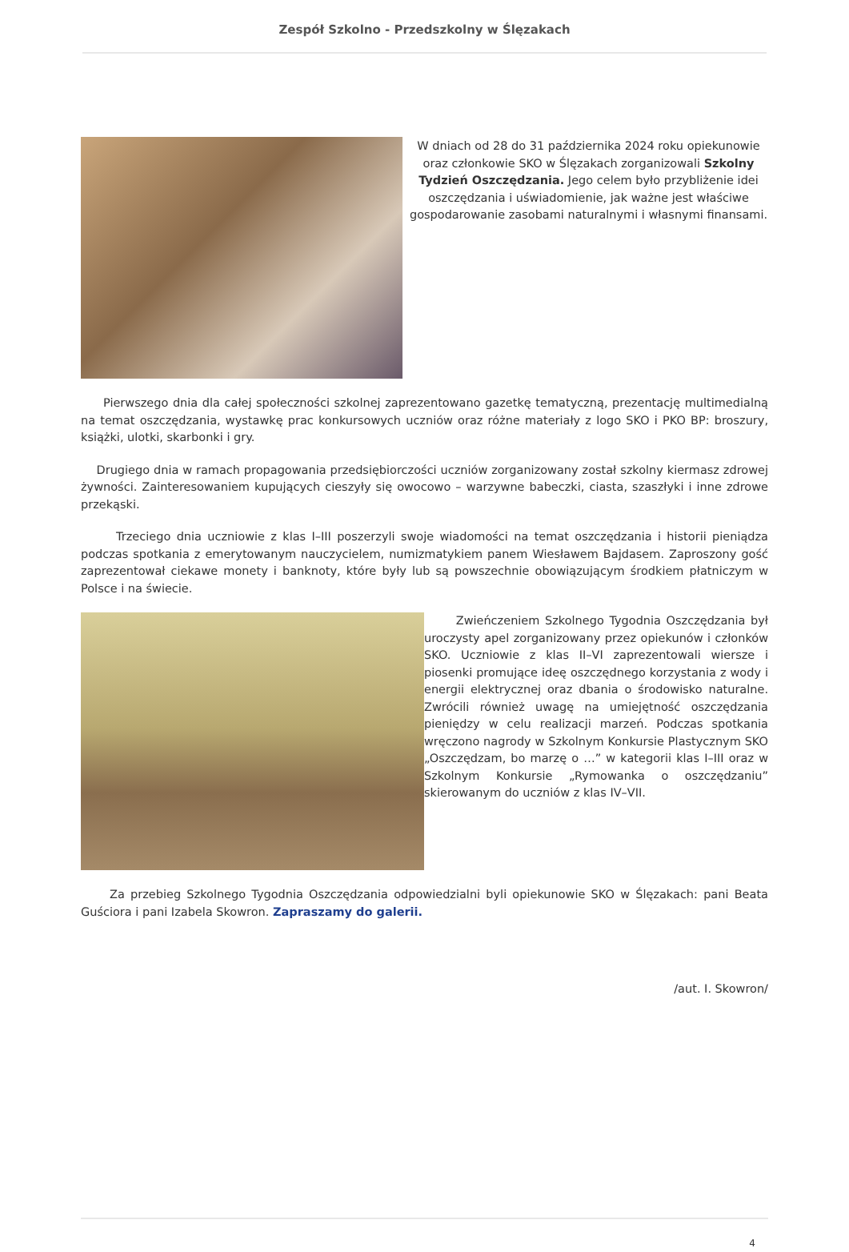Zespół Szkolno - Przedszkolny w Ślęzakach
W dniach od 28 do 31 października 2024 roku opiekunowie oraz członkowie SKO w Ślęzakach zorganizowali Szkolny Tydzień Oszczędzania. Jego celem było przybliżenie idei oszczędzania i uświadomienie, jak ważne jest właściwe gospodarowanie zasobami naturalnymi i własnymi finansami.
Pierwszego dnia dla całej społeczności szkolnej zaprezentowano gazetkę tematyczną, prezentację multimedialną na temat oszczędzania, wystawkę prac konkursowych uczniów oraz różne materiały z logo SKO i PKO BP: broszury, książki, ulotki, skarbonki i gry.
Drugiego dnia w ramach propagowania przedsiębiorczości uczniów zorganizowany został szkolny kiermasz zdrowej żywności. Zainteresowaniem kupujących cieszyły się owocowo – warzywne babeczki, ciasta, szaszłyki i inne zdrowe przekąski.
Trzeciego dnia uczniowie z klas I–III poszerzyli swoje wiadomości na temat oszczędzania i historii pieniądza podczas spotkania z emerytowanym nauczycielem, numizmatykiem panem Wiesławem Bajdasem. Zaproszony gość zaprezentował ciekawe monety i banknoty, które były lub są powszechnie obowiązującym środkiem płatniczym w Polsce i na świecie.
Zwieńczeniem Szkolnego Tygodnia Oszczędzania był uroczysty apel zorganizowany przez opiekunów i członków SKO. Uczniowie z klas II–VI zaprezentowali wiersze i piosenki promujące ideę oszczędnego korzystania z wody i energii elektrycznej oraz dbania o środowisko naturalne. Zwrócili również uwagę na umiejętność oszczędzania pieniędzy w celu realizacji marzeń. Podczas spotkania wręczono nagrody w Szkolnym Konkursie Plastycznym SKO „Oszczędzam, bo marzę o …” w kategorii klas I–III oraz w Szkolnym Konkursie „Rymowanka o oszczędzaniu” skierowanym do uczniów z klas IV–VII.
Za przebieg Szkolnego Tygodnia Oszczędzania odpowiedzialni byli opiekunowie SKO w Ślęzakach: pani Beata Guściora i pani Izabela Skowron. Zapraszamy do galerii.
/aut. I. Skowron/
4